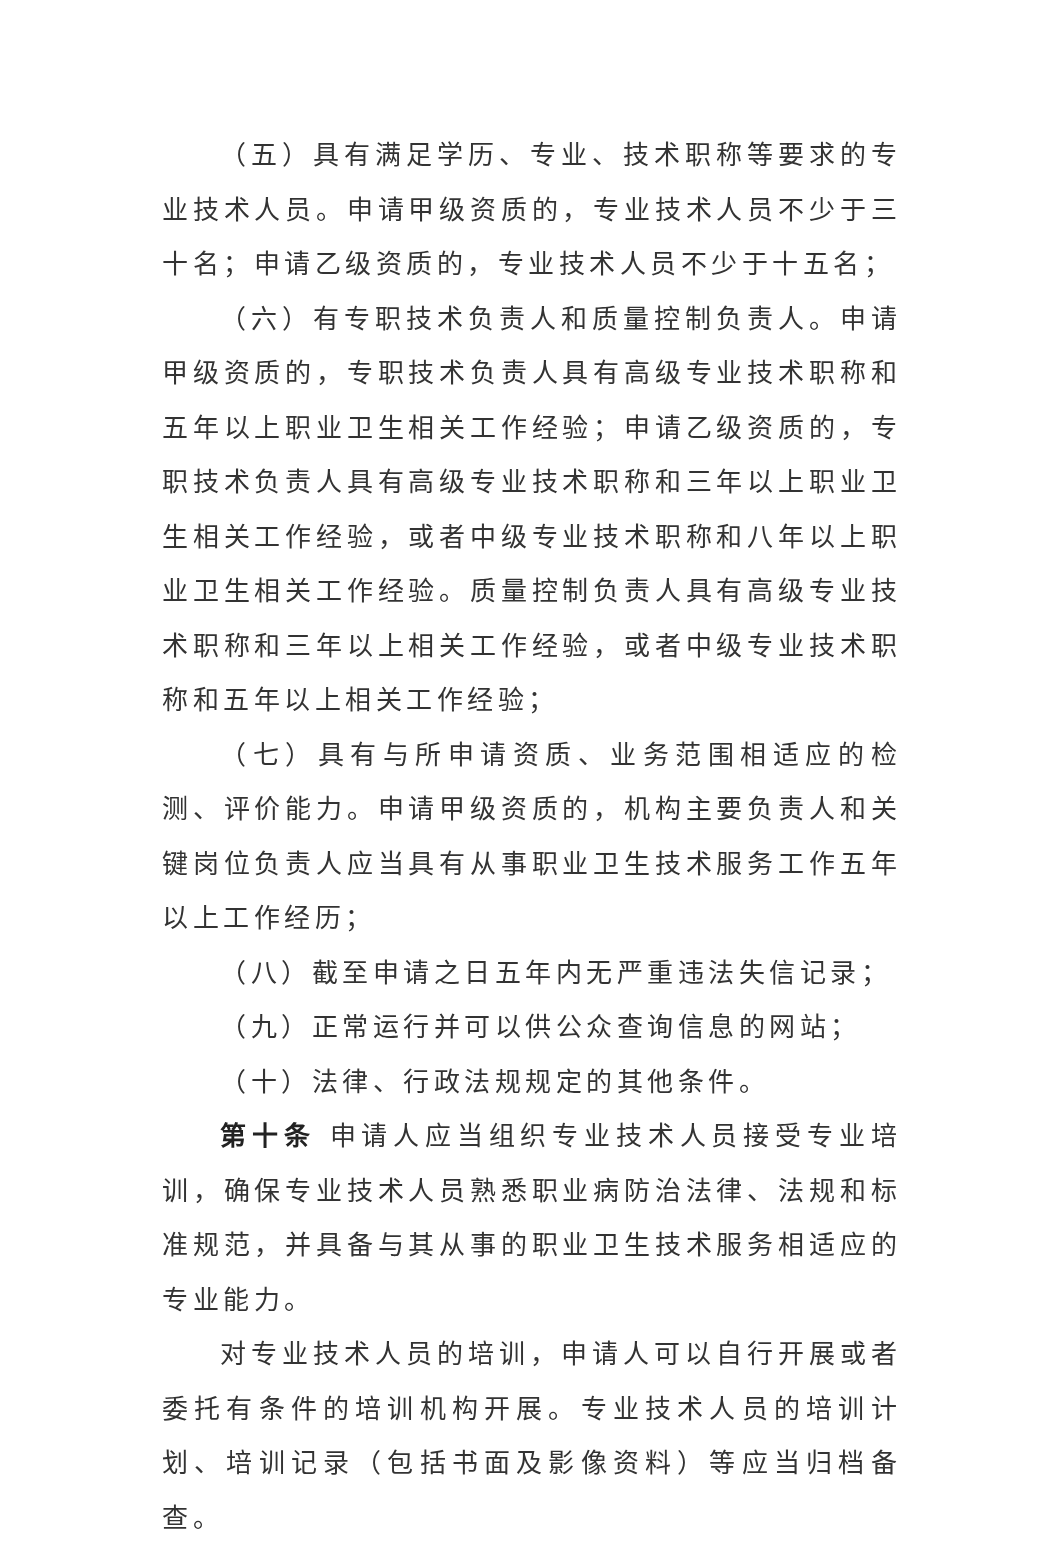（五）具有满足学历、专业、技术职称等要求的专业技术人员。申请甲级资质的，专业技术人员不少于三十名；申请乙级资质的，专业技术人员不少于十五名；
（六）有专职技术负责人和质量控制负责人。申请甲级资质的，专职技术负责人具有高级专业技术职称和五年以上职业卫生相关工作经验；申请乙级资质的，专职技术负责人具有高级专业技术职称和三年以上职业卫生相关工作经验，或者中级专业技术职称和八年以上职业卫生相关工作经验。质量控制负责人具有高级专业技术职称和三年以上相关工作经验，或者中级专业技术职称和五年以上相关工作经验；
（七）具有与所申请资质、业务范围相适应的检测、评价能力。申请甲级资质的，机构主要负责人和关键岗位负责人应当具有从事职业卫生技术服务工作五年以上工作经历；
（八）截至申请之日五年内无严重违法失信记录；
（九）正常运行并可以供公众查询信息的网站；
（十）法律、行政法规规定的其他条件。
第十条 申请人应当组织专业技术人员接受专业培训，确保专业技术人员熟悉职业病防治法律、法规和标准规范，并具备与其从事的职业卫生技术服务相适应的专业能力。
对专业技术人员的培训，申请人可以自行开展或者委托有条件的培训机构开展。专业技术人员的培训计划、培训记录（包括书面及影像资料）等应当归档备查。